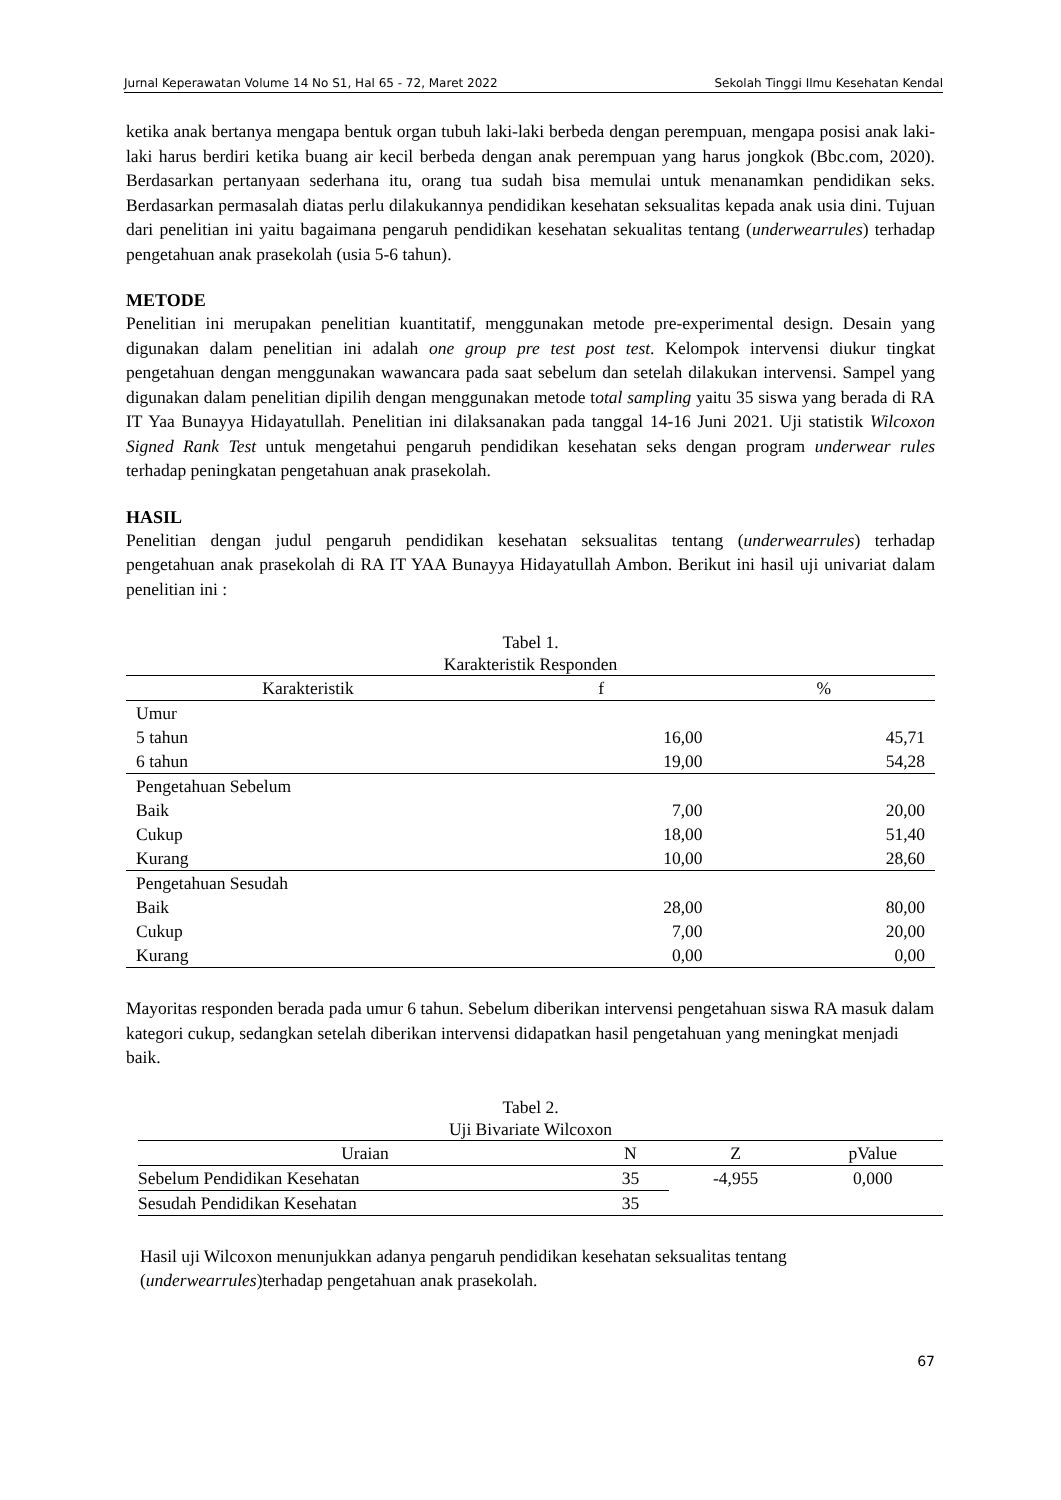Jurnal Keperawatan Volume 14 No S1, Hal 65 - 72, Maret 2022 Sekolah Tinggi Ilmu Kesehatan Kendal
ketika anak bertanya mengapa bentuk organ tubuh laki-laki berbeda dengan perempuan, mengapa posisi anak laki- laki harus berdiri ketika buang air kecil berbeda dengan anak perempuan yang harus jongkok (Bbc.com, 2020). Berdasarkan pertanyaan sederhana itu, orang tua sudah bisa memulai untuk menanamkan pendidikan seks. Berdasarkan permasalah diatas perlu dilakukannya pendidikan kesehatan seksualitas kepada anak usia dini. Tujuan dari penelitian ini yaitu bagaimana pengaruh pendidikan kesehatan sekualitas tentang (underwearrules) terhadap pengetahuan anak prasekolah (usia 5-6 tahun).
METODE
Penelitian ini merupakan penelitian kuantitatif, menggunakan metode pre-experimental design. Desain yang digunakan dalam penelitian ini adalah one group pre test post test. Kelompok intervensi diukur tingkat pengetahuan dengan menggunakan wawancara pada saat sebelum dan setelah dilakukan intervensi. Sampel yang digunakan dalam penelitian dipilih dengan menggunakan metode total sampling yaitu 35 siswa yang berada di RA IT Yaa Bunayya Hidayatullah. Penelitian ini dilaksanakan pada tanggal 14-16 Juni 2021. Uji statistik Wilcoxon Signed Rank Test untuk mengetahui pengaruh pendidikan kesehatan seks dengan program underwear rules terhadap peningkatan pengetahuan anak prasekolah.
HASIL
Penelitian dengan judul pengaruh pendidikan kesehatan seksualitas tentang (underwearrules) terhadap pengetahuan anak prasekolah di RA IT YAA Bunayya Hidayatullah Ambon. Berikut ini hasil uji univariat dalam penelitian ini :
Tabel 1.
Karakteristik Responden
| Karakteristik | f | % |
| --- | --- | --- |
| Umur | | |
| 5 tahun | 16,00 | 45,71 |
| 6 tahun | 19,00 | 54,28 |
| Pengetahuan Sebelum | | |
| Baik | 7,00 | 20,00 |
| Cukup | 18,00 | 51,40 |
| Kurang | 10,00 | 28,60 |
| Pengetahuan Sesudah | | |
| Baik | 28,00 | 80,00 |
| Cukup | 7,00 | 20,00 |
| Kurang | 0,00 | 0,00 |
Mayoritas responden berada pada umur 6 tahun. Sebelum diberikan intervensi pengetahuan siswa RA masuk dalam kategori cukup, sedangkan setelah diberikan intervensi didapatkan hasil pengetahuan yang meningkat menjadi baik.
Tabel 2.
Uji Bivariate Wilcoxon
| Uraian | N | Z | pValue |
| --- | --- | --- | --- |
| Sebelum Pendidikan Kesehatan | 35 | -4,955 | 0,000 |
| Sesudah Pendidikan Kesehatan | 35 | | |
Hasil uji Wilcoxon menunjukkan adanya pengaruh pendidikan kesehatan seksualitas tentang (underwearrules)terhadap pengetahuan anak prasekolah.
67